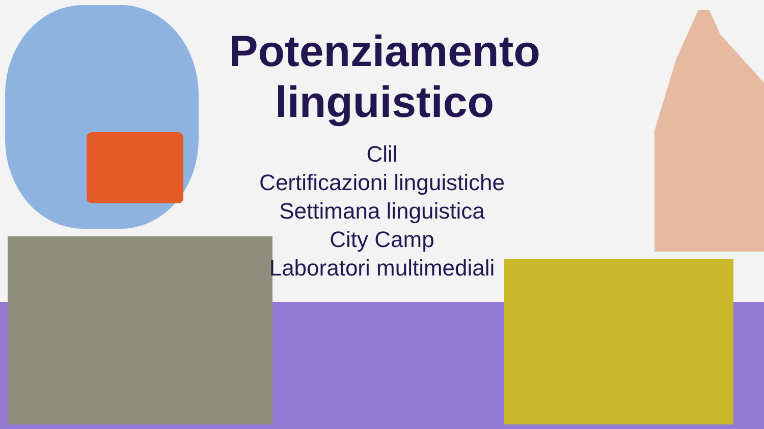Potenziamento
linguistico
Clil
Certificazioni linguistiche
Settimana linguistica
City Camp
Laboratori multimediali